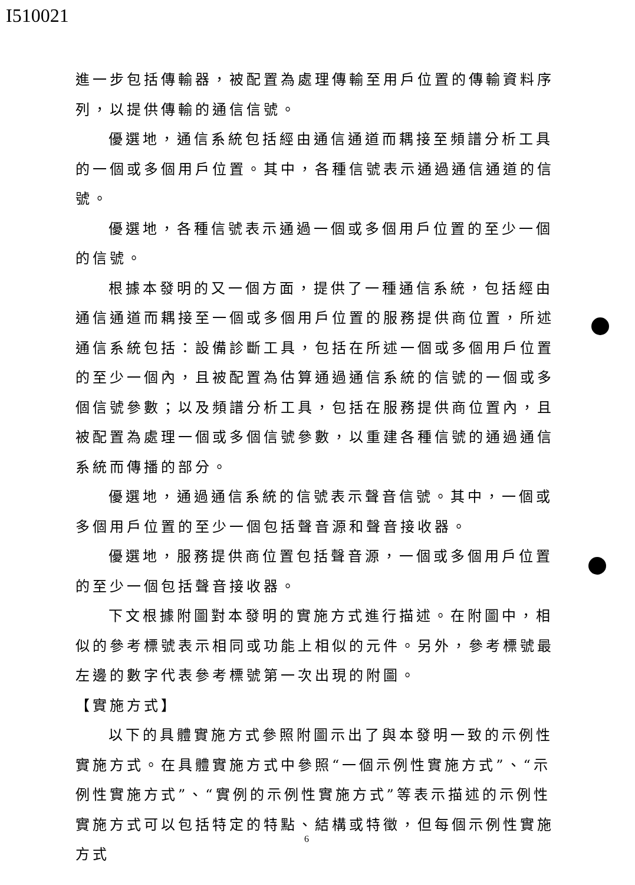I510021
進一步包括傳輸器，被配置為處理傳輸至用戶位置的傳輸資料序列，以提供傳輸的通信信號。
優選地，通信系統包括經由通信通道而耦接至頻譜分析工具的一個或多個用戶位置。其中，各種信號表示通過通信通道的信號。
優選地，各種信號表示通過一個或多個用戶位置的至少一個的信號。
根據本發明的又一個方面，提供了一種通信系統，包括經由通信通道而耦接至一個或多個用戶位置的服務提供商位置，所述通信系統包括：設備診斷工具，包括在所述一個或多個用戶位置的至少一個內，且被配置為估算通過通信系統的信號的一個或多個信號參數；以及頻譜分析工具，包括在服務提供商位置內，且被配置為處理一個或多個信號參數，以重建各種信號的通過通信系統而傳播的部分。
優選地，通過通信系統的信號表示聲音信號。其中，一個或多個用戶位置的至少一個包括聲音源和聲音接收器。
優選地，服務提供商位置包括聲音源，一個或多個用戶位置的至少一個包括聲音接收器。
下文根據附圖對本發明的實施方式進行描述。在附圖中，相似的參考標號表示相同或功能上相似的元件。另外，參考標號最左邊的數字代表參考標號第一次出現的附圖。
【實施方式】
以下的具體實施方式參照附圖示出了與本發明一致的示例性實施方式。在具體實施方式中參照“一個示例性實施方式”、“示例性實施方式”、“實例的示例性實施方式”等表示描述的示例性實施方式可以包括特定的特點、結構或特徵，但每個示例性實施方式
6